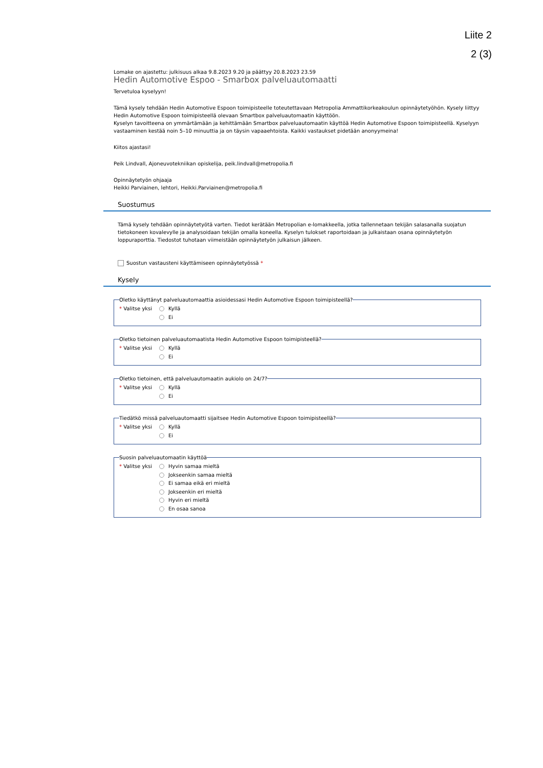Liite 2
2 (3)
Lomake on ajastettu: julkisuus alkaa 9.8.2023 9.20 ja päättyy 20.8.2023 23.59
Hedin Automotive Espoo - Smarbox palveluautomaatti
Tervetuloa kyselyyn!
Tämä kysely tehdään Hedin Automotive Espoon toimipisteelle toteutettavaan Metropolia Ammattikorkeakoulun opinnäytetyöhön. Kysely liittyy Hedin Automotive Espoon toimipisteellä olevaan Smartbox palveluautomaatin käyttöön.
Kyselyn tavoitteena on ymmärtämään ja kehittämään Smartbox palveluautomaatin käyttöä Hedin Automotive Espoon toimipisteellä. Kyselyyn vastaaminen kestää noin 5–10 minuuttia ja on täysin vapaaehtoista. Kaikki vastaukset pidetään anonyymeina!
Kiitos ajastasi!
Peik Lindvall, Ajoneuvotekniikan opiskelija, peik.lindvall@metropolia.fi
Opinnäytetyön ohjaaja
Heikki Parviainen, lehtori, Heikki.Parviainen@metropolia.fi
Suostumus
Tämä kysely tehdään opinnäytetyötä varten. Tiedot kerätään Metropolian e-lomakkeella, jotka tallennetaan tekijän salasanalla suojatun tietokoneen kovalevylle ja analysoidaan tekijän omalla koneella. Kyselyn tulokset raportoidaan ja julkaistaan osana opinnäytetyön loppuraporttia. Tiedostot tuhotaan viimeistään opinnäytetyön julkaisun jälkeen.
Suostun vastausteni käyttämiseen opinnäytetyössä *
Kysely
Oletko käyttänyt palveluautomaattia asioidessasi Hedin Automotive Espoon toimipisteellä?
* Valitse yksi
Kyllä
Ei
Oletko tietoinen palveluautomaatista Hedin Automotive Espoon toimipisteellä?
* Valitse yksi
Kyllä
Ei
Oletko tietoinen, että palveluautomaatin aukiolo on 24/7?
* Valitse yksi
Kyllä
Ei
Tiedätkö missä palveluautomaatti sijaitsee Hedin Automotive Espoon toimipisteellä?
* Valitse yksi
Kyllä
Ei
Suosin palveluautomaatin käyttöä
* Valitse yksi
Hyvin samaa mieltä
Jokseenkin samaa mieltä
Ei samaa eikä eri mieltä
Jokseenkin eri mieltä
Hyvin eri mieltä
En osaa sanoa